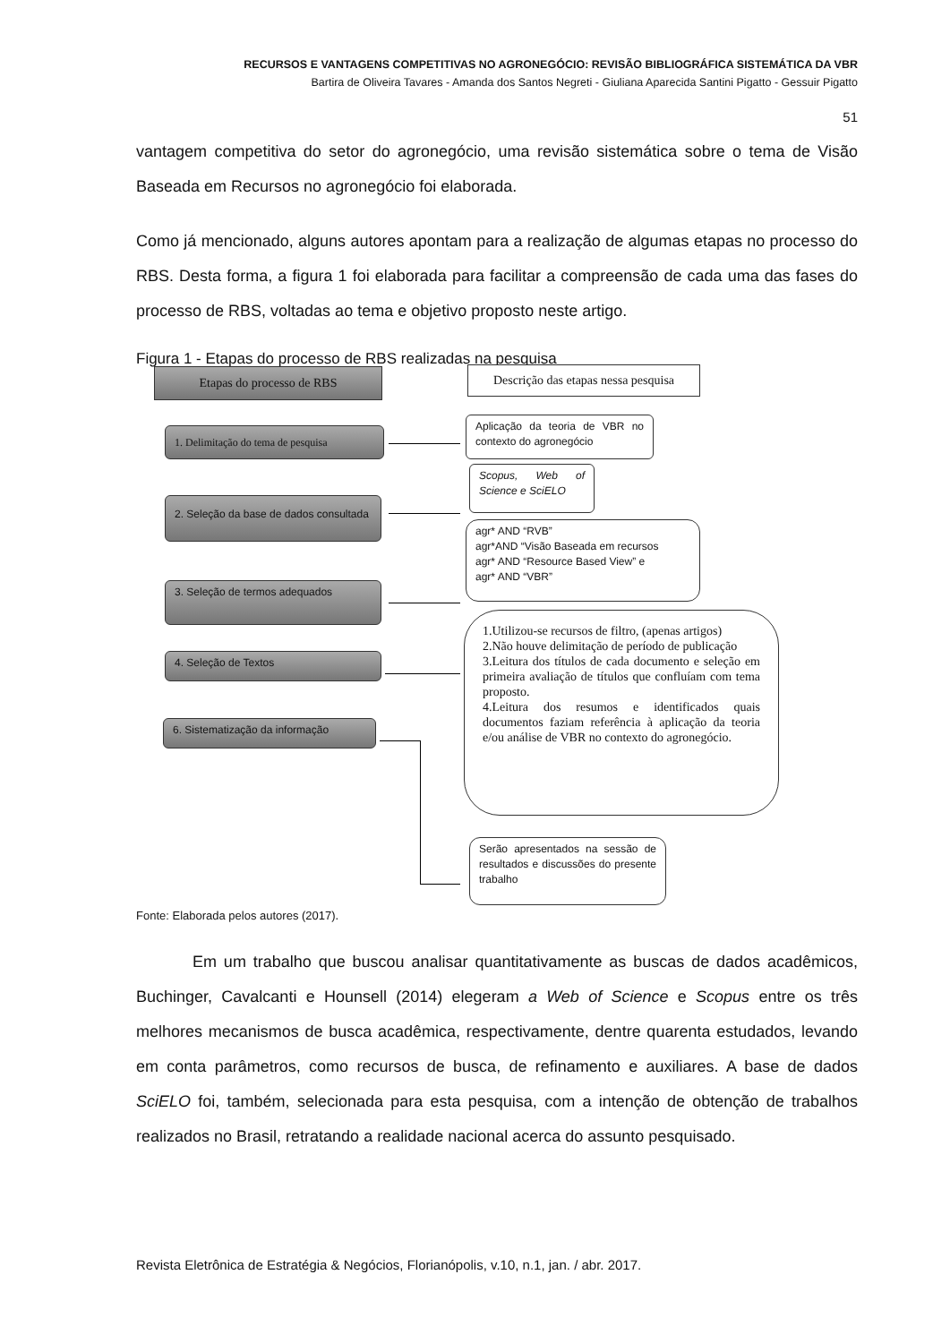RECURSOS E VANTAGENS COMPETITIVAS NO AGRONEGÓCIO: REVISÃO BIBLIOGRÁFICA SISTEMÁTICA DA VBR
Bartira de Oliveira Tavares - Amanda dos Santos Negreti - Giuliana Aparecida Santini Pigatto - Gessuir Pigatto
51
vantagem competitiva do setor do agronegócio, uma revisão sistemática sobre o tema de Visão Baseada em Recursos no agronegócio foi elaborada.
Como já mencionado, alguns autores apontam para a realização de algumas etapas no processo do RBS. Desta forma, a figura 1 foi elaborada para facilitar a compreensão de cada uma das fases do processo de RBS, voltadas ao tema e objetivo proposto neste artigo.
Figura 1 - Etapas do processo de RBS realizadas na pesquisa
Etapas do processo de RBS
Descrição das etapas nessa pesquisa
1. Delimitação do tema de pesquisa
Aplicação da teoria de VBR no contexto do agronegócio
2. Seleção da base de dados consultada
Scopus, Web of Science e SciELO
3. Seleção de termos adequados
agr* AND “RVB”
agr*AND “Visão Baseada em recursos
agr* AND “Resource Based View” e
agr* AND “VBR”
4. Seleção de Textos
1.Utilizou-se recursos de filtro, (apenas artigos)
2.Não houve delimitação de período de publicação
3.Leitura dos títulos de cada documento e seleção em primeira avaliação de títulos que confluíam com tema proposto.
4.Leitura dos resumos e identificados quais documentos faziam referência à aplicação da teoria e/ou análise de VBR no contexto do agronegócio.
6. Sistematização da informação
Serão apresentados na sessão de resultados e discussões do presente trabalho
Fonte: Elaborada pelos autores (2017).
Em um trabalho que buscou analisar quantitativamente as buscas de dados acadêmicos, Buchinger, Cavalcanti e Hounsell (2014) elegeram a Web of Science e Scopus entre os três melhores mecanismos de busca acadêmica, respectivamente, dentre quarenta estudados, levando em conta parâmetros, como recursos de busca, de refinamento e auxiliares. A base de dados SciELO foi, também, selecionada para esta pesquisa, com a intenção de obtenção de trabalhos realizados no Brasil, retratando a realidade nacional acerca do assunto pesquisado.
Revista Eletrônica de Estratégia & Negócios, Florianópolis, v.10, n.1, jan. / abr. 2017.